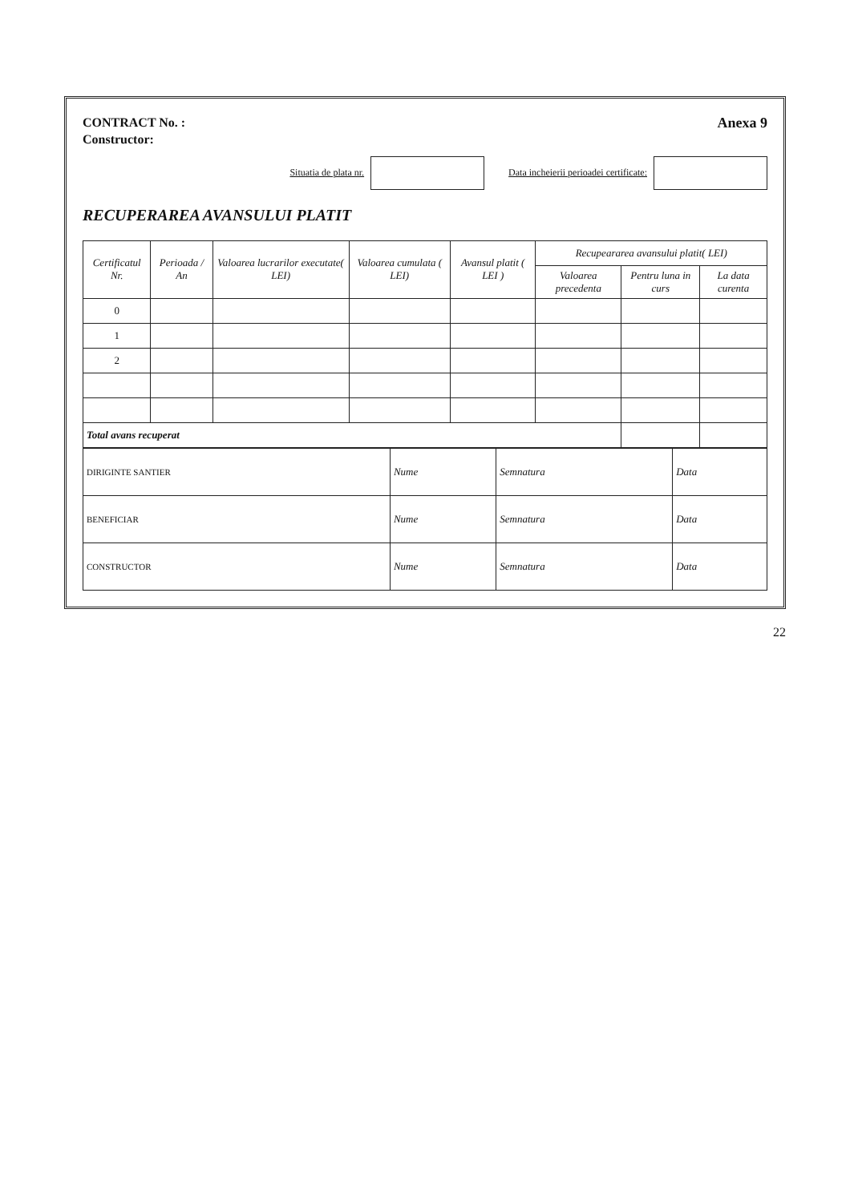CONTRACT No. :
Constructor:
Anexa 9
Situatia de plata nr. Data incheierii perioadei certificate:
RECUPERAREA AVANSULUI PLATIT
| Certificatul Nr. | Perioada / An | Valoarea lucrarilor executate( LEI) | Valoarea cumulata ( LEI) | Avansul platit ( LEI ) | Recupeararea avansului platit( LEI) | | |
| --- | --- | --- | --- | --- | --- | --- | --- |
| | | | | | Valoarea precedenta | Pentru luna in curs | La data curenta |
| 0 | | | | | | | |
| 1 | | | | | | | |
| 2 | | | | | | | |
| Total avans recuperat | | | | | | | |
| DIRIGINTE SANTIER | Nume | Semnatura | Data |
| BENEFICIAR | Nume | Semnatura | Data |
| CONSTRUCTOR | Nume | Semnatura | Data |
22